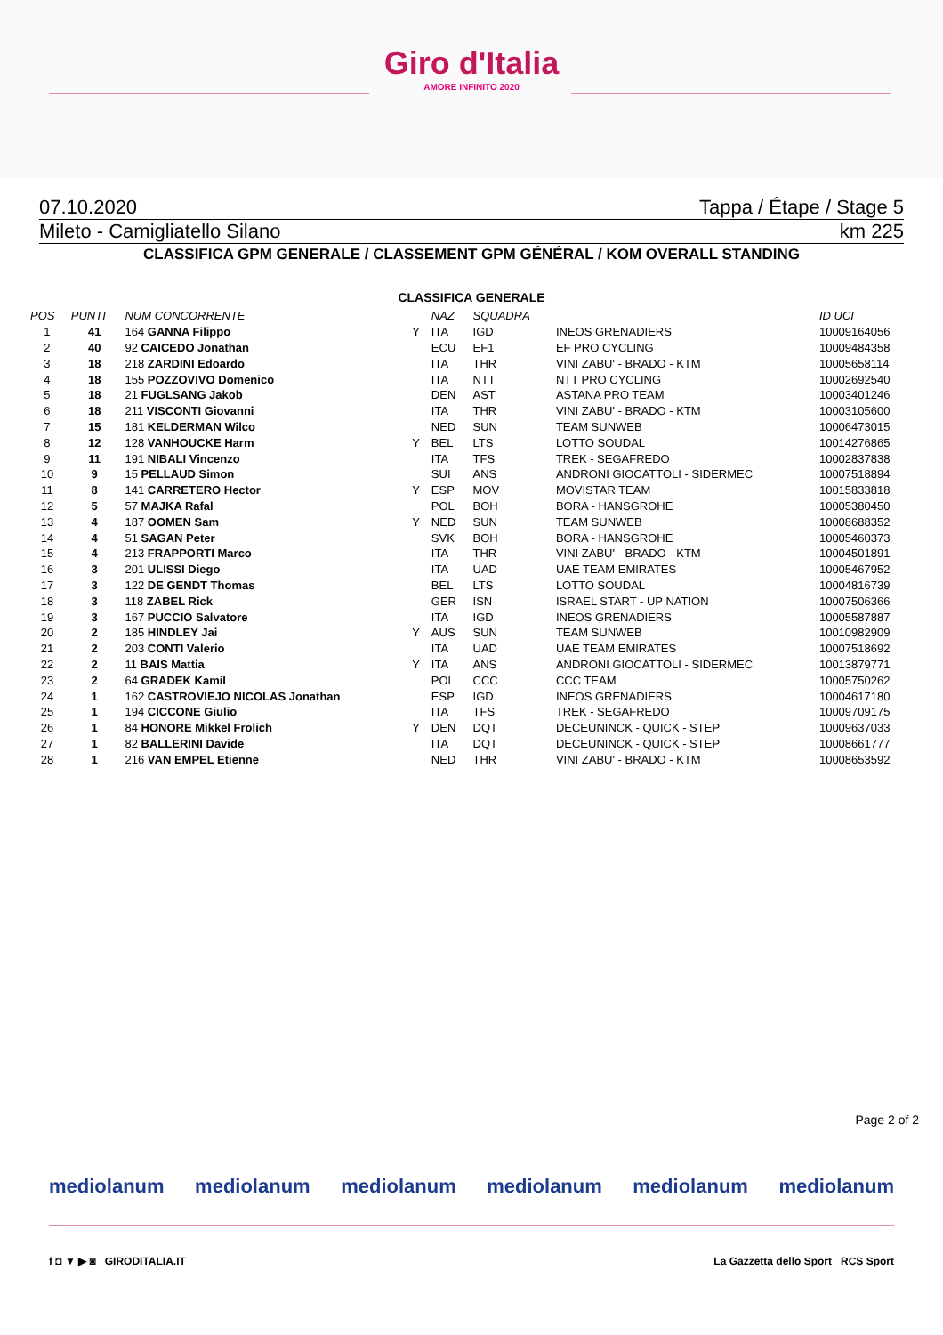Giro d'Italia
AMORE INFINITO 2020
07.10.2020 Tappa / Étape / Stage 5
Mileto - Camigliatello Silano km 225
CLASSIFICA GPM GENERALE / CLASSEMENT GPM GÉNÉRAL / KOM OVERALL STANDING
CLASSIFICA GENERALE
| POS | PUNTI | NUM CONCORRENTE | | NAZ | SQUADRA | | ID UCI |
| --- | --- | --- | --- | --- | --- | --- | --- |
| 1 | 41 | 164 GANNA Filippo | Y | ITA | IGD | INEOS GRENADIERS | 10009164056 |
| 2 | 40 | 92 CAICEDO Jonathan | | ECU | EF1 | EF PRO CYCLING | 10009484358 |
| 3 | 18 | 218 ZARDINI Edoardo | | ITA | THR | VINI ZABU' - BRADO - KTM | 10005658114 |
| 4 | 18 | 155 POZZOVIVO Domenico | | ITA | NTT | NTT PRO CYCLING | 10002692540 |
| 5 | 18 | 21 FUGLSANG Jakob | | DEN | AST | ASTANA PRO TEAM | 10003401246 |
| 6 | 18 | 211 VISCONTI Giovanni | | ITA | THR | VINI ZABU' - BRADO - KTM | 10003105600 |
| 7 | 15 | 181 KELDERMAN Wilco | | NED | SUN | TEAM SUNWEB | 10006473015 |
| 8 | 12 | 128 VANHOUCKE Harm | Y | BEL | LTS | LOTTO SOUDAL | 10014276865 |
| 9 | 11 | 191 NIBALI Vincenzo | | ITA | TFS | TREK - SEGAFREDO | 10002837838 |
| 10 | 9 | 15 PELLAUD Simon | | SUI | ANS | ANDRONI GIOCATTOLI - SIDERMEC | 10007518894 |
| 11 | 8 | 141 CARRETERO Hector | Y | ESP | MOV | MOVISTAR TEAM | 10015833818 |
| 12 | 5 | 57 MAJKA Rafal | | POL | BOH | BORA - HANSGROHE | 10005380450 |
| 13 | 4 | 187 OOMEN Sam | Y | NED | SUN | TEAM SUNWEB | 10008688352 |
| 14 | 4 | 51 SAGAN Peter | | SVK | BOH | BORA - HANSGROHE | 10005460373 |
| 15 | 4 | 213 FRAPPORTI Marco | | ITA | THR | VINI ZABU' - BRADO - KTM | 10004501891 |
| 16 | 3 | 201 ULISSI Diego | | ITA | UAD | UAE TEAM EMIRATES | 10005467952 |
| 17 | 3 | 122 DE GENDT Thomas | | BEL | LTS | LOTTO SOUDAL | 10004816739 |
| 18 | 3 | 118 ZABEL Rick | | GER | ISN | ISRAEL START - UP NATION | 10007506366 |
| 19 | 3 | 167 PUCCIO Salvatore | | ITA | IGD | INEOS GRENADIERS | 10005587887 |
| 20 | 2 | 185 HINDLEY Jai | Y | AUS | SUN | TEAM SUNWEB | 10010982909 |
| 21 | 2 | 203 CONTI Valerio | | ITA | UAD | UAE TEAM EMIRATES | 10007518692 |
| 22 | 2 | 11 BAIS Mattia | Y | ITA | ANS | ANDRONI GIOCATTOLI - SIDERMEC | 10013879771 |
| 23 | 2 | 64 GRADEK Kamil | | POL | CCC | CCC TEAM | 10005750262 |
| 24 | 1 | 162 CASTROVIEJO NICOLAS Jonathan | | ESP | IGD | INEOS GRENADIERS | 10004617180 |
| 25 | 1 | 194 CICCONE Giulio | | ITA | TFS | TREK - SEGAFREDO | 10009709175 |
| 26 | 1 | 84 HONORE Mikkel Frolich | Y | DEN | DQT | DECEUNINCK - QUICK - STEP | 10009637033 |
| 27 | 1 | 82 BALLERINI Davide | | ITA | DQT | DECEUNINCK - QUICK - STEP | 10008661777 |
| 28 | 1 | 216 VAN EMPEL Etienne | | NED | THR | VINI ZABU' - BRADO - KTM | 10008653592 |
Page 2 of 2
mediolanum mediolanum mediolanum mediolanum mediolanum mediolanum
f ◘ ▼ ▶ ◙ GIRODITALIA.IT La Gazzetta dello Sport RCS Sport